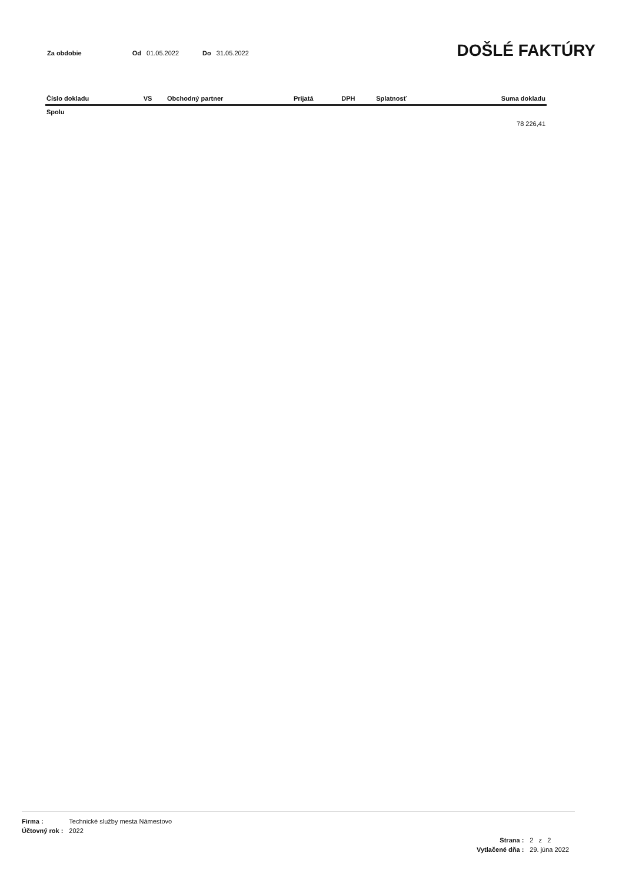Za obdobie Od 01.05.2022 Do 31.05.2022
DOŠLÉ FAKTÚRY
| Číslo dokladu | VS | Obchodný partner | Prijatá | DPH | Splatnosť | Suma dokladu |
| --- | --- | --- | --- | --- | --- | --- |
| Spolu | | | | | | |
| | | | | | | 78 226,41 |
| Firma : | Technické služby mesta Námestovo |
| Účtovný rok : | 2022 |
| Strana : | 2 z 2 |
| Vytlačené dňa : | 29. júna 2022 |